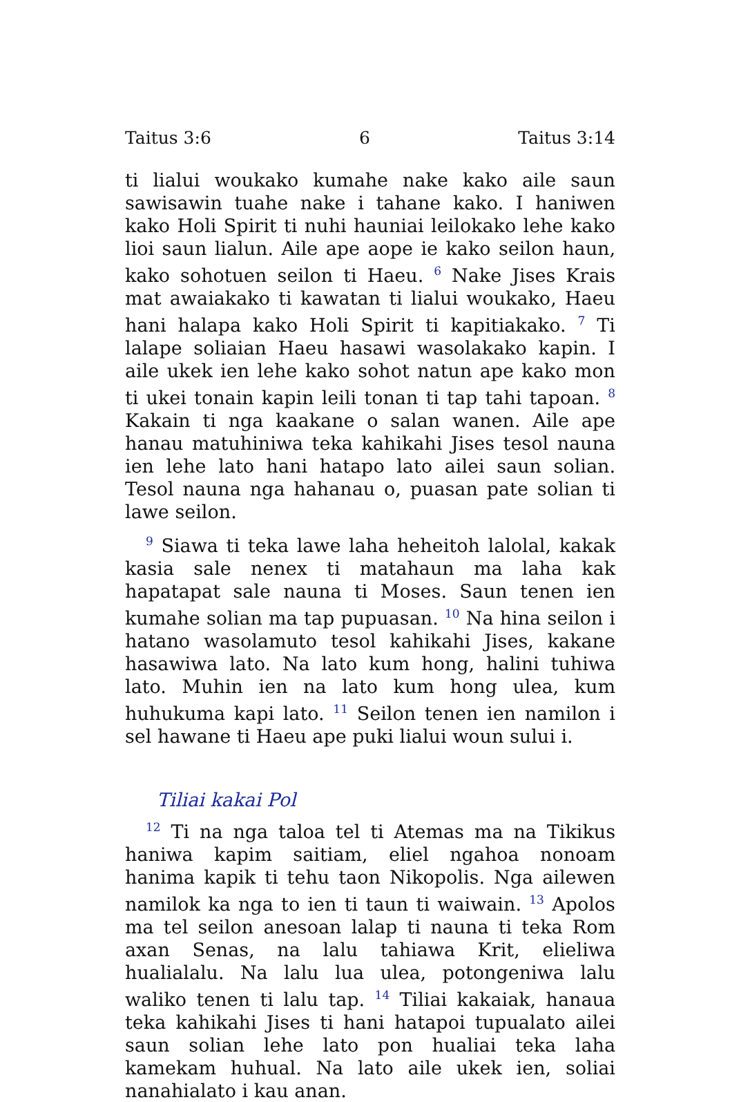Taitus 3:6 6 Taitus 3:14
ti lialui woukako kumahe nake kako aile saun sawisawin tuahe nake i tahane kako. I haniwen kako Holi Spirit ti nuhi hauniai leilokako lehe kako lioi saun lialun. Aile ape aope ie kako seilon haun, kako sohotuen seilon ti Haeu. <sup>6</sup> Nake Jises Krais mat awaiakako ti kawatan ti lialui woukako, Haeu hani halapa kako Holi Spirit ti kapitiakako. <sup>7</sup> Ti lalape soliaian Haeu hasawi wasolakako kapin. I aile ukek ien lehe kako sohot natun ape kako mon ti ukei tonain kapin leili tonan ti tap tahi tapoan. <sup>8</sup> Kakain ti nga kaakane o salan wanen. Aile ape hanau matuhiniwa teka kahikahi Jises tesol nauna ien lehe lato hani hatapo lato ailei saun solian. Tesol nauna nga hahanau o, puasan pate solian ti lawe seilon.
<sup>9</sup> Siawa ti teka lawe laha heheitoh lalolal, kakak kasia sale nenex ti matahaun ma laha kak hapatapat sale nauna ti Moses. Saun tenen ien kumahe solian ma tap pupuasan. <sup>10</sup> Na hina seilon i hatano wasolamuto tesol kahikahi Jises, kakane hasawiwa lato. Na lato kum hong, halini tuhiwa lato. Muhin ien na lato kum hong ulea, kum huhukuma kapi lato. <sup>11</sup> Seilon tenen ien namilon i sel hawane ti Haeu ape puki lialui woun sului i.
Tiliai kakai Pol
<sup>12</sup> Ti na nga taloa tel ti Atemas ma na Tikikus haniwa kapim saitiam, eliel ngahoa nonoam hanima kapik ti tehu taon Nikopolis. Nga ailewen namilok ka nga to ien ti taun ti waiwain. <sup>13</sup> Apolos ma tel seilon anesoan lalap ti nauna ti teka Rom axan Senas, na lalu tahiawa Krit, elieliwa hualialalu. Na lalu lua ulea, potongeniwa lalu waliko tenen ti lalu tap. <sup>14</sup> Tiliai kakaiak, hanaua teka kahikahi Jises ti hani hatapoi tupualato ailei saun solian lehe lato pon hualiai teka laha kamekam huhual. Na lato aile ukek ien, soliai nanahialato i kau anan.